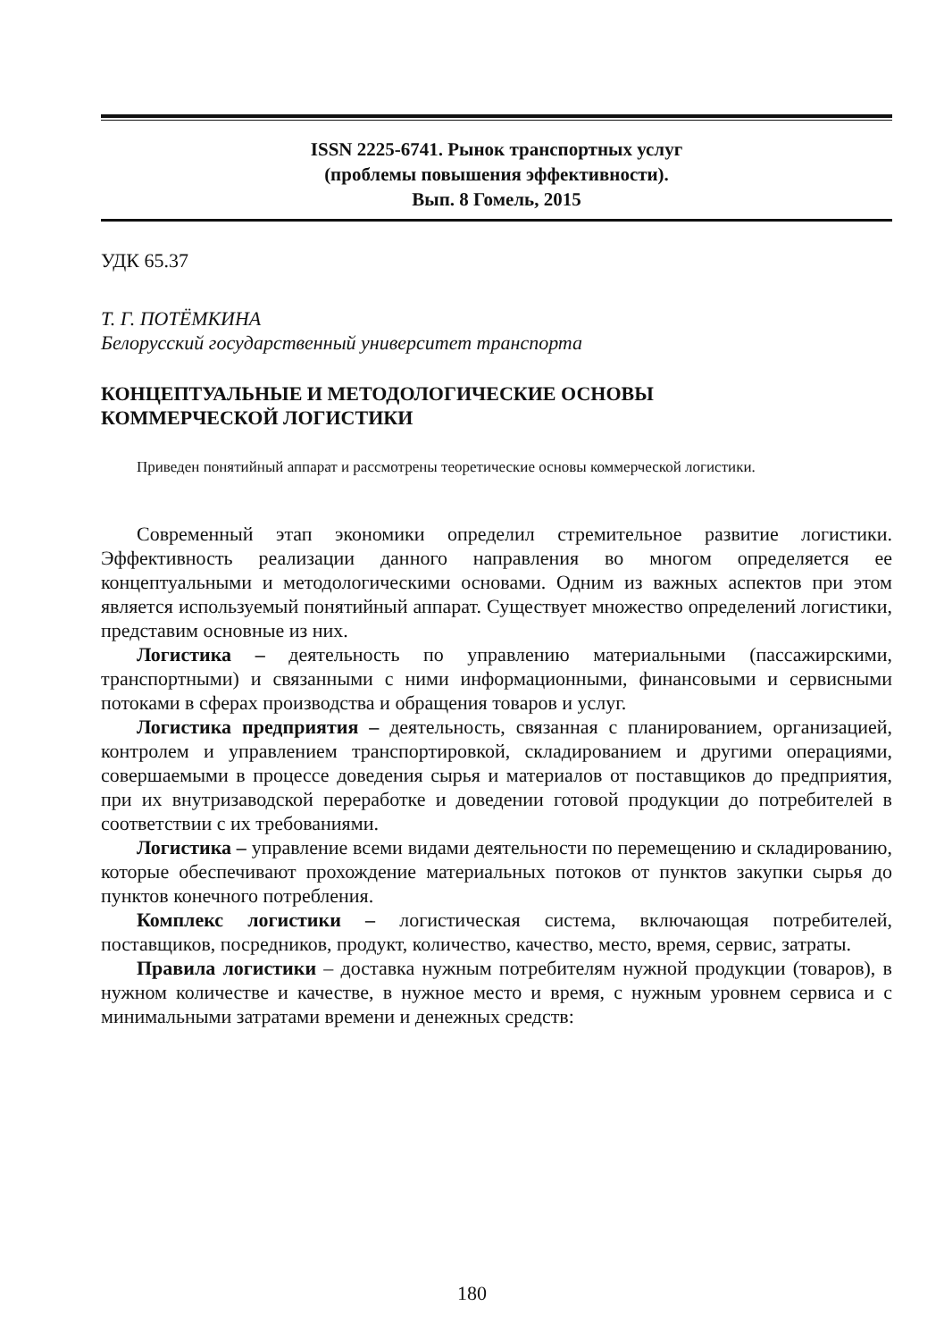ISSN 2225-6741. Рынок транспортных услуг
(проблемы повышения эффективности).
Вып. 8 Гомель, 2015
УДК 65.37
Т. Г. ПОТЁМКИНА
Белорусский государственный университет транспорта
КОНЦЕПТУАЛЬНЫЕ И МЕТОДОЛОГИЧЕСКИЕ ОСНОВЫ
КОММЕРЧЕСКОЙ ЛОГИСТИКИ
Приведен понятийный аппарат и рассмотрены теоретические основы коммерческой логистики.
Современный этап экономики определил стремительное развитие логистики. Эффективность реализации данного направления во многом определяется ее концептуальными и методологическими основами. Одним из важных аспектов при этом является используемый понятийный аппарат. Существует множество определений логистики, представим основные из них.
Логистика – деятельность по управлению материальными (пассажирскими, транспортными) и связанными с ними информационными, финансовыми и сервисными потоками в сферах производства и обращения товаров и услуг.
Логистика предприятия – деятельность, связанная с планированием, организацией, контролем и управлением транспортировкой, складированием и другими операциями, совершаемыми в процессе доведения сырья и материалов от поставщиков до предприятия, при их внутризаводской переработке и доведении готовой продукции до потребителей в соответствии с их требованиями.
Логистика – управление всеми видами деятельности по перемещению и складированию, которые обеспечивают прохождение материальных потоков от пунктов закупки сырья до пунктов конечного потребления.
Комплекс логистики – логистическая система, включающая потребителей, поставщиков, посредников, продукт, количество, качество, место, время, сервис, затраты.
Правила логистики – доставка нужным потребителям нужной продукции (товаров), в нужном количестве и качестве, в нужное место и время, с нужным уровнем сервиса и с минимальными затратами времени и денежных средств:
180